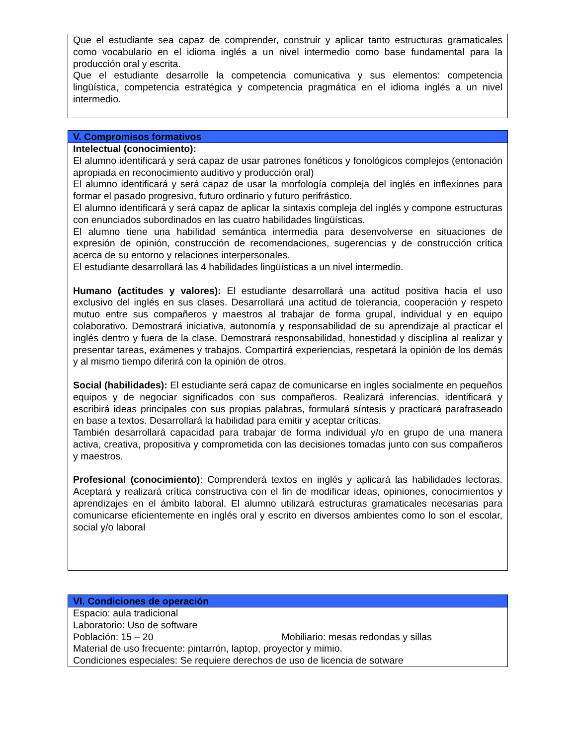| Que el estudiante sea capaz de comprender, construir y aplicar tanto estructuras gramaticales como vocabulario en el idioma inglés a un nivel intermedio como base fundamental para la producción oral y escrita. Que el estudiante desarrolle la competencia comunicativa y sus elementos: competencia lingüística, competencia estratégica y competencia pragmática en el idioma inglés a un nivel intermedio. |
| V. Compromisos formativos |
| --- |
| Intelectual (conocimiento): El alumno identificará y será capaz de usar patrones fonéticos y fonológicos complejos (entonación apropiada en reconocimiento auditivo y producción oral) El alumno identificará y será capaz de usar la morfología compleja del inglés en inflexiones para formar el pasado progresivo, futuro ordinario y futuro perifrástico. El alumno identificará y será capaz de aplicar la sintaxis compleja del inglés y compone estructuras con enunciados subordinados en las cuatro habilidades lingüísticas. El alumno tiene una habilidad semántica intermedia para desenvolverse en situaciones de expresión de opinión, construcción de recomendaciones, sugerencias y de construcción crítica acerca de su entorno y relaciones interpersonales. El estudiante desarrollará las 4 habilidades lingüísticas a un nivel intermedio. Humano (actitudes y valores): El estudiante desarrollará una actitud positiva hacia el uso exclusivo del inglés en sus clases. Desarrollará una actitud de tolerancia, cooperación y respeto mutuo entre sus compañeros y maestros al trabajar de forma grupal, individual y en equipo colaborativo. Demostrará iniciativa, autonomía y responsabilidad de su aprendizaje al practicar el inglés dentro y fuera de la clase. Demostrará responsabilidad, honestidad y disciplina al realizar y presentar tareas, exámenes y trabajos. Compartirá experiencias, respetará la opinión de los demás y al mismo tiempo diferirá con la opinión de otros. Social (habilidades): El estudiante será capaz de comunicarse en ingles socialmente en pequeños equipos y de negociar significados con sus compañeros. Realizará inferencias, identificará y escribirá ideas principales con sus propias palabras, formulará síntesis y practicará parafraseado en base a textos. Desarrollará la habilidad para emitir y aceptar críticas. También desarrollará capacidad para trabajar de forma individual y/o en grupo de una manera activa, creativa, propositiva y comprometida con las decisiones tomadas junto con sus compañeros y maestros. Profesional (conocimiento) : Comprenderá textos en inglés y aplicará las habilidades lectoras. Aceptará y realizará crítica constructiva con el fin de modificar ideas, opiniones, conocimientos y aprendizajes en el ámbito laboral. El alumno utilizará estructuras gramaticales necesarias para comunicarse eficientemente en inglés oral y escrito en diversos ambientes como lo son el escolar, social y/o laboral |
| VI. Condiciones de operación |
| --- |
| Espacio: aula tradicional Laboratorio: Uso de software Población: 15 – 20 Mobiliario: mesas redondas y sillas Material de uso frecuente: pintarrón, laptop, proyector y mimio. Condiciones especiales: Se requiere derechos de uso de licencia de sotware |